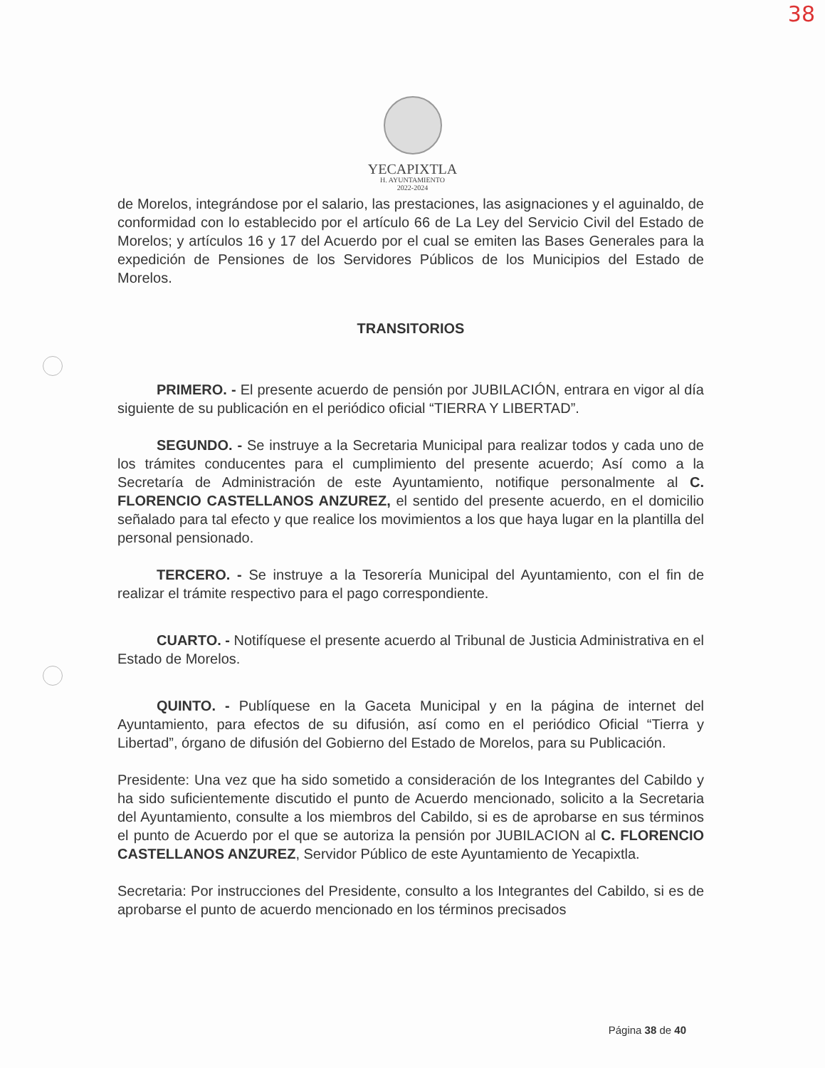38
YECAPIXTLA
H. AYUNTAMIENTO
2022-2024
de Morelos, integrándose por el salario, las prestaciones, las asignaciones y el aguinaldo, de conformidad con lo establecido por el artículo 66 de La Ley del Servicio Civil del Estado de Morelos; y artículos 16 y 17 del Acuerdo por el cual se emiten las Bases Generales para la expedición de Pensiones de los Servidores Públicos de los Municipios del Estado de Morelos.
TRANSITORIOS
PRIMERO. - El presente acuerdo de pensión por JUBILACIÓN, entrara en vigor al día siguiente de su publicación en el periódico oficial “TIERRA Y LIBERTAD”.
SEGUNDO. - Se instruye a la Secretaria Municipal para realizar todos y cada uno de los trámites conducentes para el cumplimiento del presente acuerdo; Así como a la Secretaría de Administración de este Ayuntamiento, notifique personalmente al C. FLORENCIO CASTELLANOS ANZUREZ, el sentido del presente acuerdo, en el domicilio señalado para tal efecto y que realice los movimientos a los que haya lugar en la plantilla del personal pensionado.
TERCERO. - Se instruye a la Tesorería Municipal del Ayuntamiento, con el fin de realizar el trámite respectivo para el pago correspondiente.
CUARTO. - Notifíquese el presente acuerdo al Tribunal de Justicia Administrativa en el Estado de Morelos.
QUINTO. - Publíquese en la Gaceta Municipal y en la página de internet del Ayuntamiento, para efectos de su difusión, así como en el periódico Oficial “Tierra y Libertad”, órgano de difusión del Gobierno del Estado de Morelos, para su Publicación.
Presidente: Una vez que ha sido sometido a consideración de los Integrantes del Cabildo y ha sido suficientemente discutido el punto de Acuerdo mencionado, solicito a la Secretaria del Ayuntamiento, consulte a los miembros del Cabildo, si es de aprobarse en sus términos el punto de Acuerdo por el que se autoriza la pensión por JUBILACION al C. FLORENCIO CASTELLANOS ANZUREZ, Servidor Público de este Ayuntamiento de Yecapixtla.
Secretaria: Por instrucciones del Presidente, consulto a los Integrantes del Cabildo, si es de aprobarse el punto de acuerdo mencionado en los términos precisados
Página 38 de 40